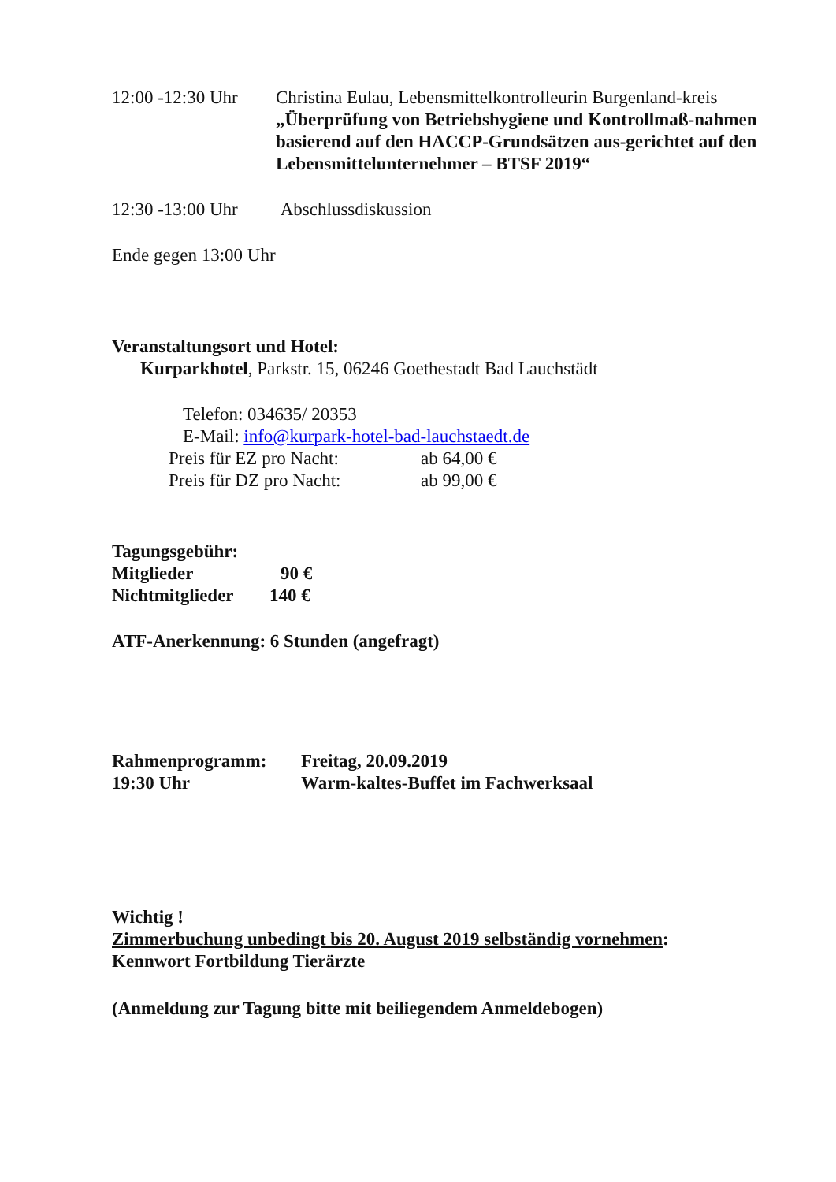12:00 -12:30 Uhr
Christina Eulau, Lebensmittelkontrolleurin Burgenland-kreis
„Überprüfung von Betriebshygiene und Kontrollmaß-nahmen basierend auf den HACCP-Grundsätzen aus-gerichtet auf den Lebensmittelunternehmer – BTSF 2019“
12:30 -13:00 Uhr
Abschlussdiskussion
Ende gegen 13:00 Uhr
Veranstaltungsort und Hotel:
Kurparkhotel, Parkstr. 15, 06246 Goethestadt Bad Lauchstädt
Telefon: 034635/ 20353
E-Mail: info@kurpark-hotel-bad-lauchstaedt.de
Preis für EZ pro Nacht: ab 64,00 €
Preis für DZ pro Nacht: ab 99,00 €
Tagungsgebühr:
Mitglieder 90 €
Nichtmitglieder 140 €
ATF-Anerkennung: 6 Stunden (angefragt)
Rahmenprogramm: Freitag, 20.09.2019
19:30 Uhr Warm-kaltes-Buffet im Fachwerksaal
Wichtig !
Zimmerbuchung unbedingt bis 20. August 2019 selbständig vornehmen:
Kennwort Fortbildung Tierärzte
(Anmeldung zur Tagung bitte mit beiliegendem Anmeldebogen)